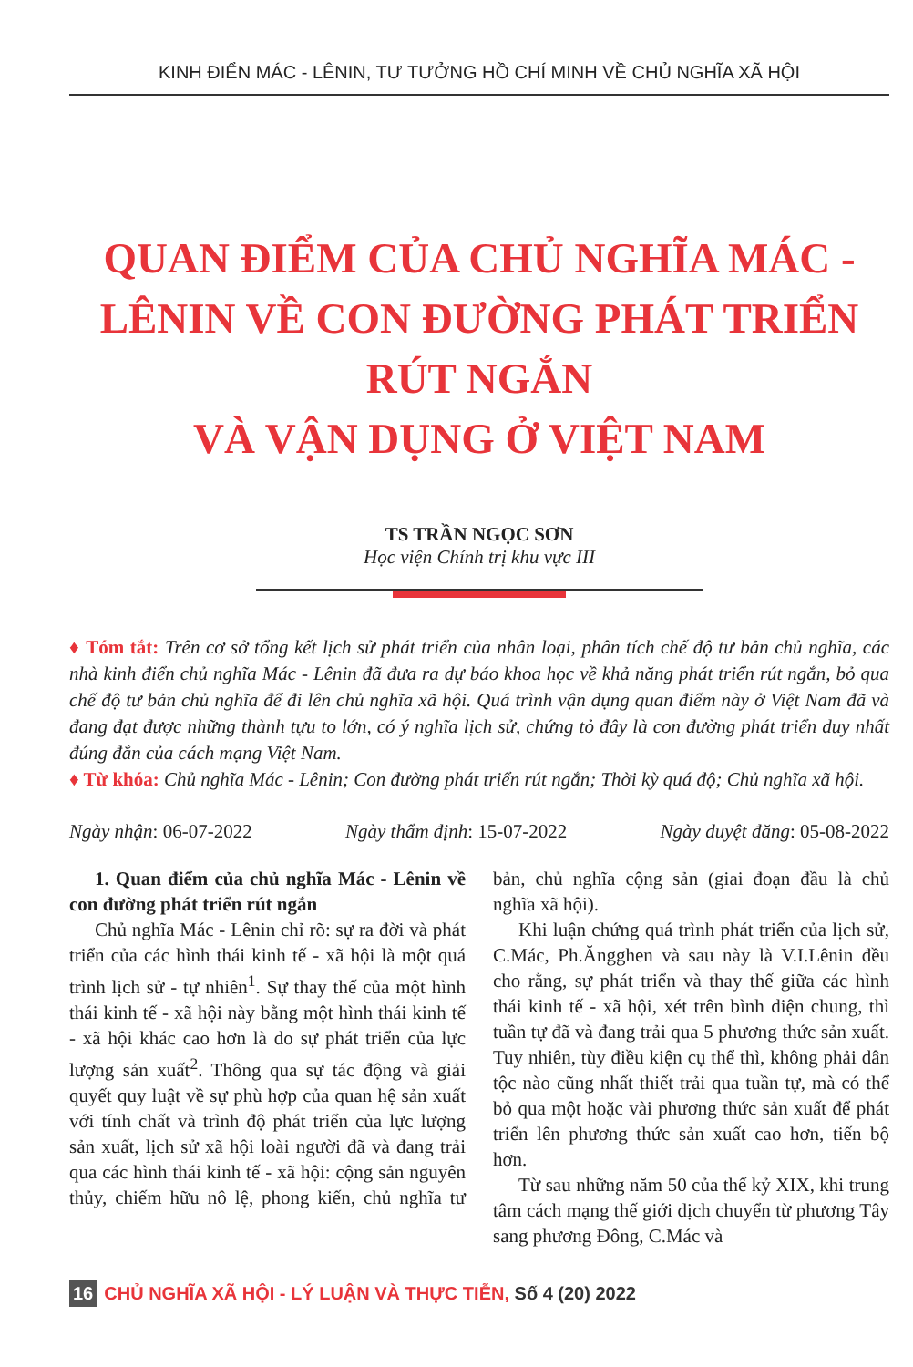KINH ĐIỂN MÁC - LÊNIN, TƯ TƯỞNG HỒ CHÍ MINH VỀ CHỦ NGHĨA XÃ HỘI
QUAN ĐIỂM CỦA CHỦ NGHĨA MÁC - LÊNIN VỀ CON ĐƯỜNG PHÁT TRIỂN RÚT NGẮN
VÀ VẬN DỤNG Ở VIỆT NAM
TS TRẦN NGỌC SƠN
Học viện Chính trị khu vực III
♦ Tóm tắt: Trên cơ sở tổng kết lịch sử phát triển của nhân loại, phân tích chế độ tư bản chủ nghĩa, các nhà kinh điển chủ nghĩa Mác - Lênin đã đưa ra dự báo khoa học về khả năng phát triển rút ngắn, bỏ qua chế độ tư bản chủ nghĩa để đi lên chủ nghĩa xã hội. Quá trình vận dụng quan điểm này ở Việt Nam đã và đang đạt được những thành tựu to lớn, có ý nghĩa lịch sử, chứng tỏ đây là con đường phát triển duy nhất đúng đắn của cách mạng Việt Nam.
♦ Từ khóa: Chủ nghĩa Mác - Lênin; Con đường phát triển rút ngắn; Thời kỳ quá độ; Chủ nghĩa xã hội.
Ngày nhận: 06-07-2022 Ngày thẩm định: 15-07-2022 Ngày duyệt đăng: 05-08-2022
1. Quan điểm của chủ nghĩa Mác - Lênin về con đường phát triển rút ngắn
Chủ nghĩa Mác - Lênin chỉ rõ: sự ra đời và phát triển của các hình thái kinh tế - xã hội là một quá trình lịch sử - tự nhiên<sup>1</sup>. Sự thay thế của một hình thái kinh tế - xã hội này bằng một hình thái kinh tế - xã hội khác cao hơn là do sự phát triển của lực lượng sản xuất<sup>2</sup>. Thông qua sự tác động và giải quyết quy luật về sự phù hợp của quan hệ sản xuất với tính chất và trình độ phát triển của lực lượng sản xuất, lịch sử xã hội loài người đã và đang trải qua các hình thái kinh tế - xã hội: cộng sản nguyên thủy, chiếm hữu nô lệ, phong kiến, chủ nghĩa tư bản, chủ nghĩa cộng sản (giai đoạn đầu là chủ nghĩa xã hội).
Khi luận chứng quá trình phát triển của lịch sử, C.Mác, Ph.Ăngghen và sau này là V.I.Lênin đều cho rằng, sự phát triển và thay thế giữa các hình thái kinh tế - xã hội, xét trên bình diện chung, thì tuần tự đã và đang trải qua 5 phương thức sản xuất. Tuy nhiên, tùy điều kiện cụ thể thì, không phải dân tộc nào cũng nhất thiết trải qua tuần tự, mà có thể bỏ qua một hoặc vài phương thức sản xuất để phát triển lên phương thức sản xuất cao hơn, tiến bộ hơn.
Từ sau những năm 50 của thế kỷ XIX, khi trung tâm cách mạng thế giới dịch chuyển từ phương Tây sang phương Đông, C.Mác và
16 CHỦ NGHĨA XÃ HỘI - LÝ LUẬN VÀ THỰC TIỄN, Số 4 (20) 2022